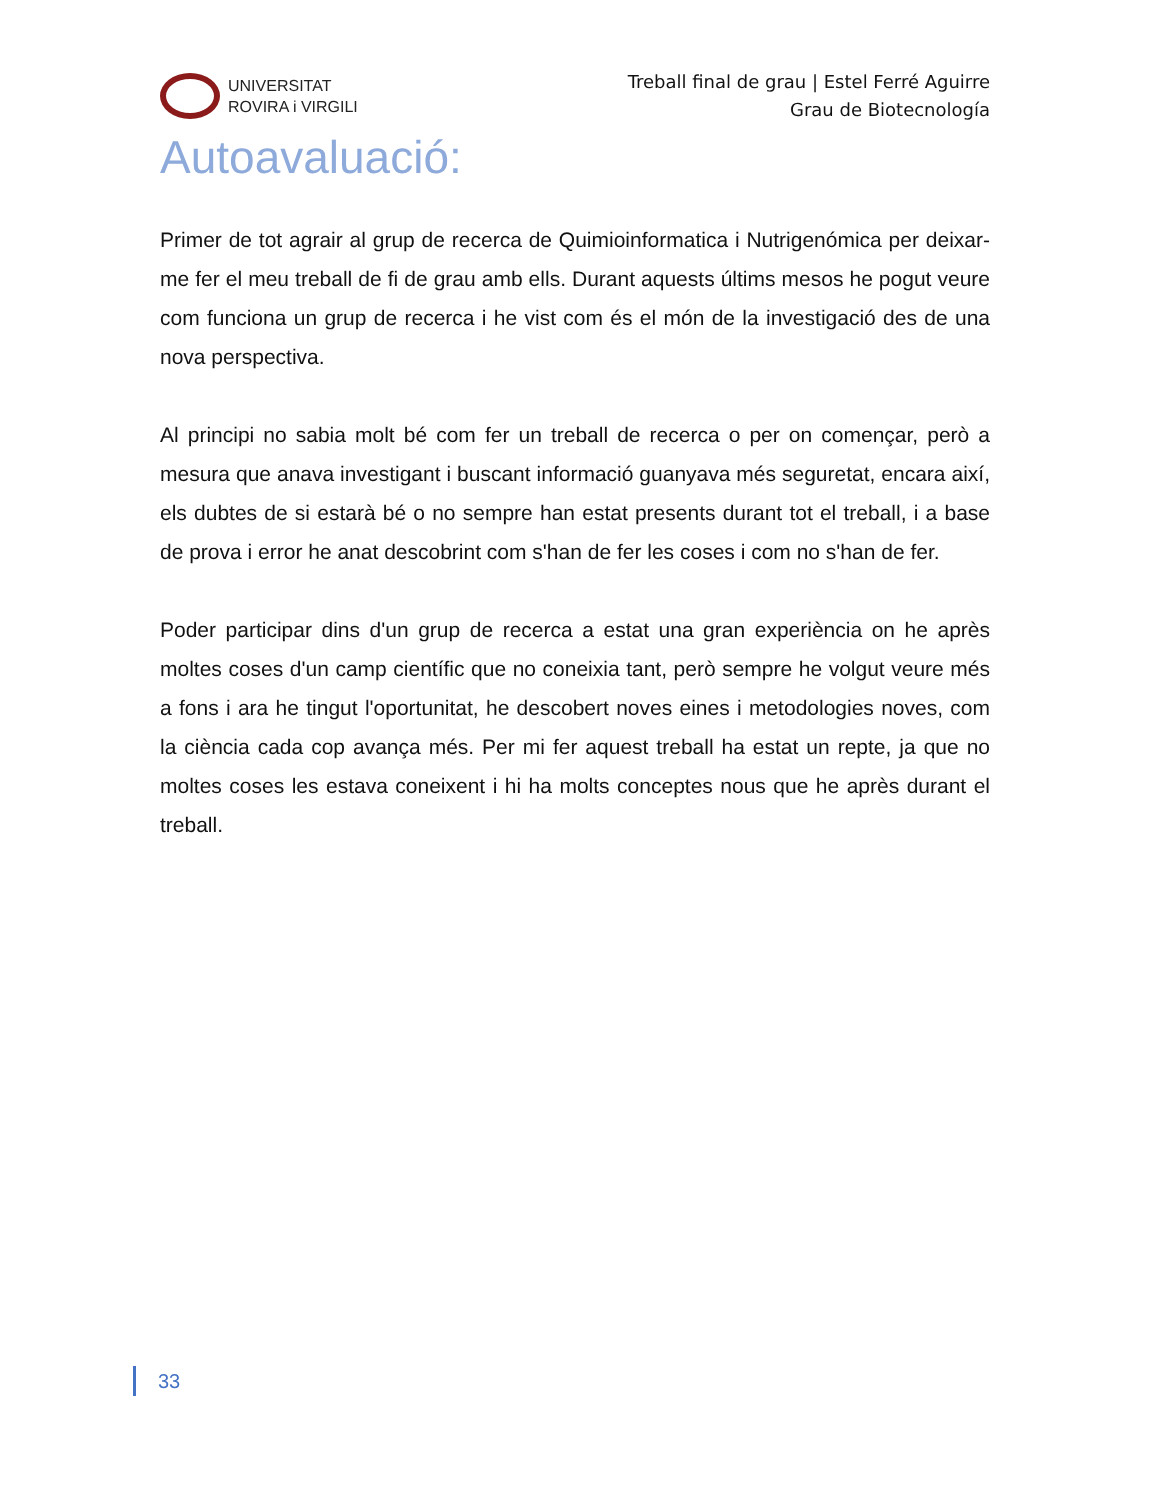UNIVERSITAT
ROVIRA i VIRGILI
Treball final de grau | Estel Ferré Aguirre
Grau de Biotecnología
Autoavaluació:
Primer de tot agrair al grup de recerca de Quimioinformatica i Nutrigenómica per deixar-me fer el meu treball de fi de grau amb ells. Durant aquests últims mesos he pogut veure com funciona un grup de recerca i he vist com és el món de la investigació des de una nova perspectiva.
Al principi no sabia molt bé com fer un treball de recerca o per on començar, però a mesura que anava investigant i buscant informació guanyava més seguretat, encara així, els dubtes de si estarà bé o no sempre han estat presents durant tot el treball, i a base de prova i error he anat descobrint com s'han de fer les coses i com no s'han de fer.
Poder participar dins d'un grup de recerca a estat una gran experiència on he après moltes coses d'un camp científic que no coneixia tant, però sempre he volgut veure més a fons i ara he tingut l'oportunitat, he descobert noves eines i metodologies noves, com la ciència cada cop avança més. Per mi fer aquest treball ha estat un repte, ja que no moltes coses les estava coneixent i hi ha molts conceptes nous que he après durant el treball.
33